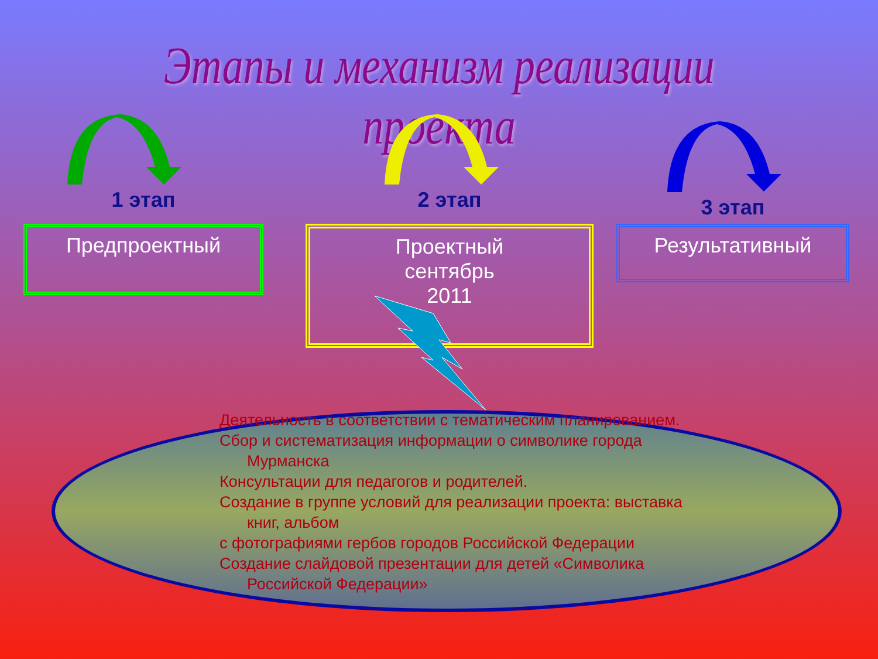Этапы и механизм реализации проекта
1 этап
Предпроектный
2 этап
Проектный
сентябрь
2011
3 этап
Результативный
Деятельность в соответствии с тематическим планированием.
Сбор и систематизация информации о символике города Мурманска
Консультации для педагогов и родителей.
Создание в группе условий для реализации проекта: выставка книг, альбом
с фотографиями гербов городов Российской Федерации
Создание слайдовой презентации для детей «Символика Российской Федерации»